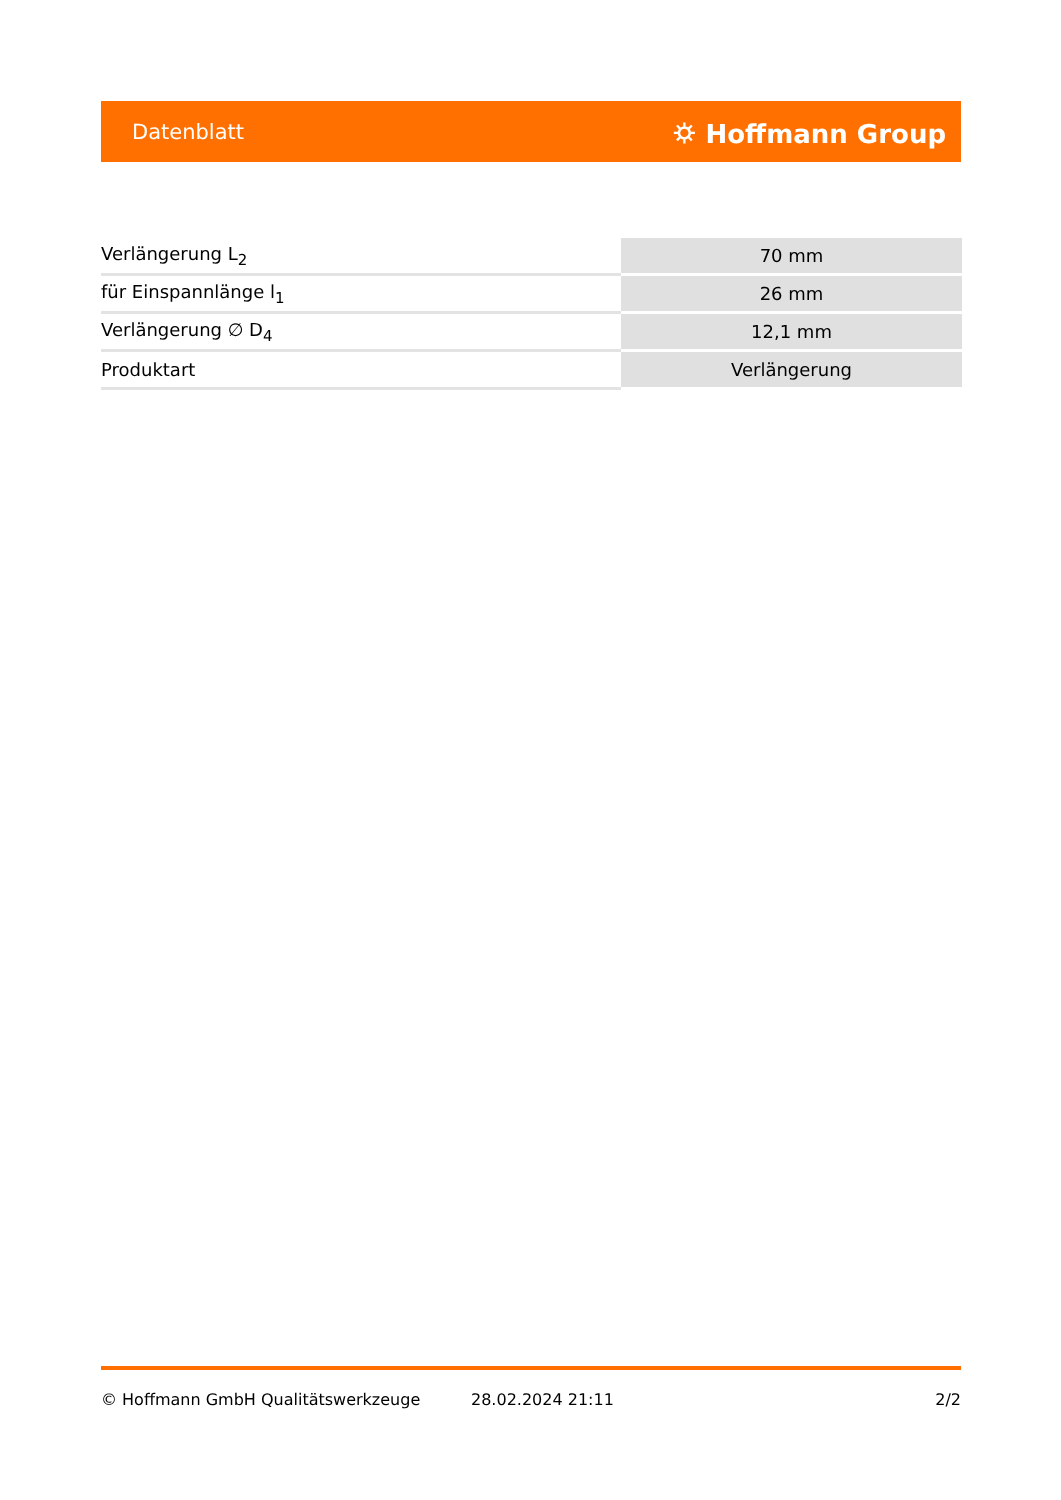Datenblatt ⛭ Hoffmann Group
| Verlängerung L<sub>2</sub> | 70 mm |
| für Einspannlänge l<sub>1</sub> | 26 mm |
| Verlängerung ∅ D<sub>4</sub> | 12,1 mm |
| Produktart | Verlängerung |
© Hoffmann GmbH Qualitätswerkzeuge 28.02.2024 21:11 2/2